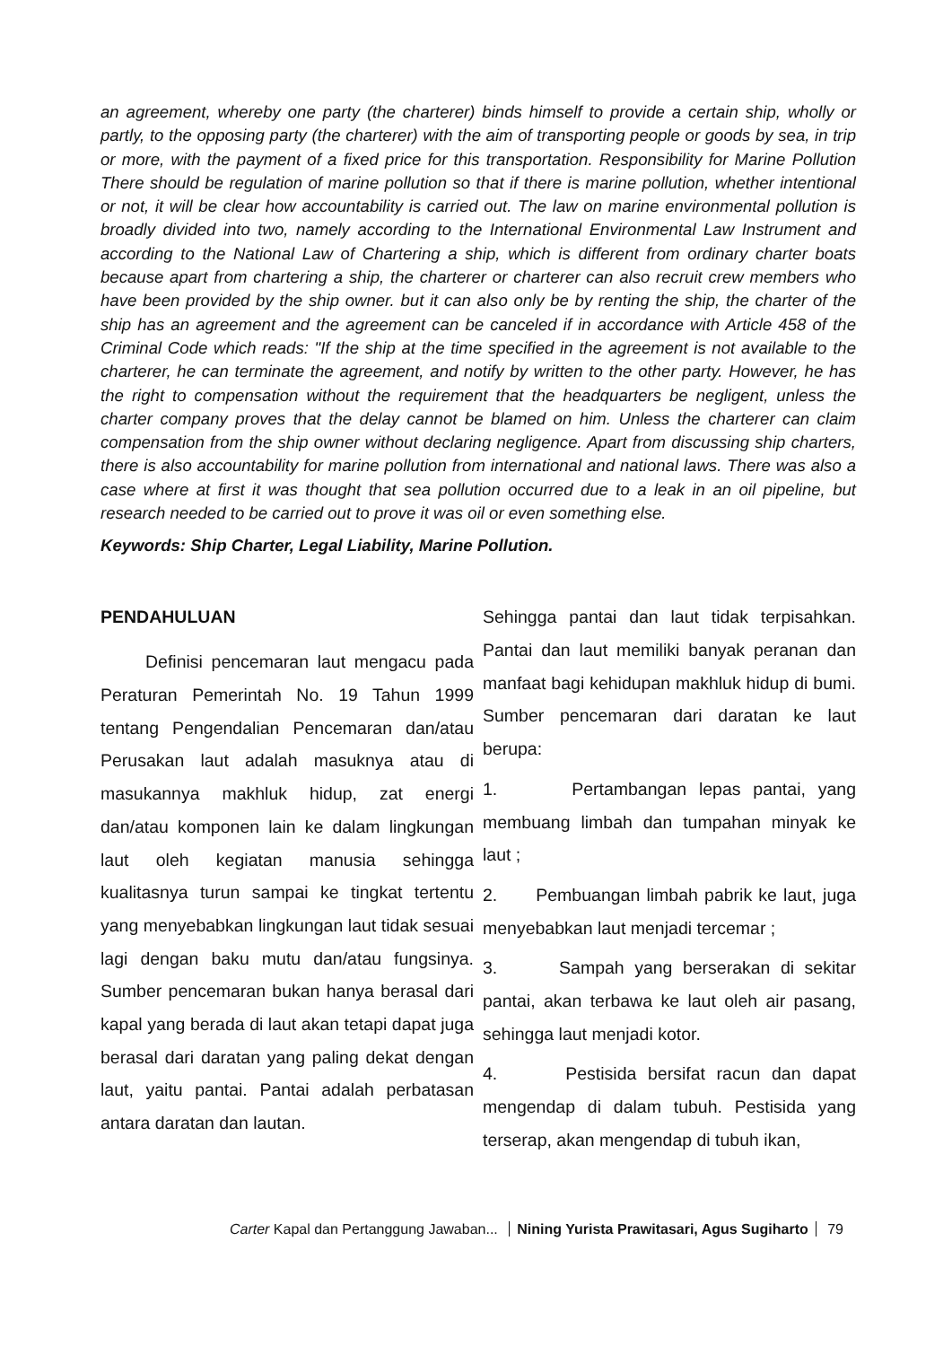an agreement, whereby one party (the charterer) binds himself to provide a certain ship, wholly or partly, to the opposing party (the charterer) with the aim of transporting people or goods by sea, in trip or more, with the payment of a fixed price for this transportation. Responsibility for Marine Pollution There should be regulation of marine pollution so that if there is marine pollution, whether intentional or not, it will be clear how accountability is carried out. The law on marine environmental pollution is broadly divided into two, namely according to the International Environmental Law Instrument and according to the National Law of Chartering a ship, which is different from ordinary charter boats because apart from chartering a ship, the charterer or charterer can also recruit crew members who have been provided by the ship owner. but it can also only be by renting the ship, the charter of the ship has an agreement and the agreement can be canceled if in accordance with Article 458 of the Criminal Code which reads: "If the ship at the time specified in the agreement is not available to the charterer, he can terminate the agreement, and notify by written to the other party. However, he has the right to compensation without the requirement that the headquarters be negligent, unless the charter company proves that the delay cannot be blamed on him. Unless the charterer can claim compensation from the ship owner without declaring negligence. Apart from discussing ship charters, there is also accountability for marine pollution from international and national laws. There was also a case where at first it was thought that sea pollution occurred due to a leak in an oil pipeline, but research needed to be carried out to prove it was oil or even something else.
Keywords: Ship Charter, Legal Liability, Marine Pollution.
PENDAHULUAN
Definisi pencemaran laut mengacu pada Peraturan Pemerintah No. 19 Tahun 1999 tentang Pengendalian Pencemaran dan/atau Perusakan laut adalah masuknya atau di masukannya makhluk hidup, zat energi dan/atau komponen lain ke dalam lingkungan laut oleh kegiatan manusia sehingga kualitasnya turun sampai ke tingkat tertentu yang menyebabkan lingkungan laut tidak sesuai lagi dengan baku mutu dan/atau fungsinya. Sumber pencemaran bukan hanya berasal dari kapal yang berada di laut akan tetapi dapat juga berasal dari daratan yang paling dekat dengan laut, yaitu pantai. Pantai adalah perbatasan antara daratan dan lautan.
Sehingga pantai dan laut tidak terpisahkan. Pantai dan laut memiliki banyak peranan dan manfaat bagi kehidupan makhluk hidup di bumi. Sumber pencemaran dari daratan ke laut berupa:
1. Pertambangan lepas pantai, yang membuang limbah dan tumpahan minyak ke laut ;
2. Pembuangan limbah pabrik ke laut, juga menyebabkan laut menjadi tercemar ;
3. Sampah yang berserakan di sekitar pantai, akan terbawa ke laut oleh air pasang, sehingga laut menjadi kotor.
4. Pestisida bersifat racun dan dapat mengendap di dalam tubuh. Pestisida yang terserap, akan mengendap di tubuh ikan,
Carter Kapal dan Pertanggung Jawaban... Nining Yurista Prawitasari, Agus Sugiharto 79